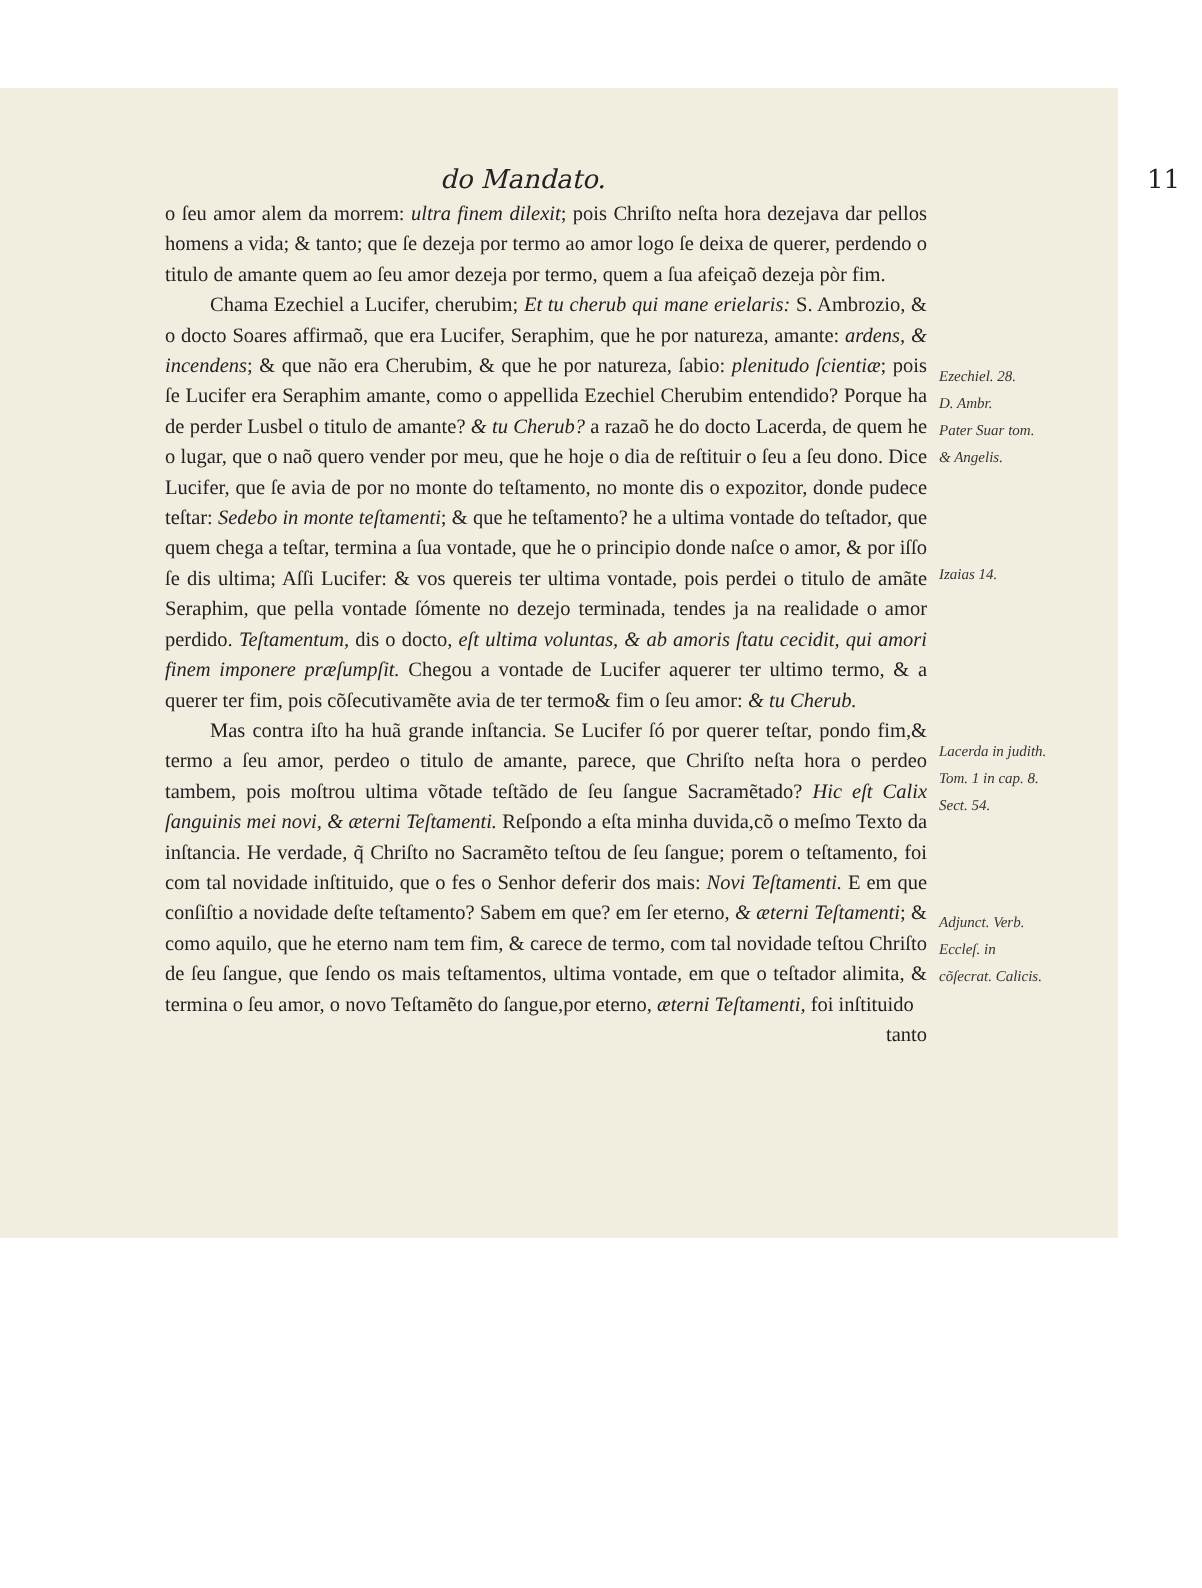do Mandato. 11
o ſeu amor alem da morrem: ultra finem dilexit; pois Chriſto neſta hora dezejava dar pellos homens a vida; & tanto; que ſe dezeja por termo ao amor logo ſe deixa de querer, perdendo o titulo de amante quem ao ſeu amor dezeja por termo, quem a ſua afeiçaõ dezeja pòr fim.
Chama Ezechiel a Lucifer, cherubim; Et tu cherub qui mane erielaris: S. Ambrozio, & o docto Soares affirmaõ, que era Lucifer, Seraphim, que he por natureza, amante: ardens, & incendens; & que não era Cherubim, & que he por natureza, ſabio: plenitudo ſcientiæ; pois ſe Lucifer era Seraphim amante, como o appellida Ezechiel Cherubim entendido? Porque ha de perder Lusbel o titulo de amante? & tu Cherub? a razaõ he do docto Lacerda, de quem he o lugar, que o naõ quero vender por meu, que he hoje o dia de reſtituir o ſeu a ſeu dono. Dice Lucifer, que ſe avia de por no monte do teſtamento, no monte dis o expozitor, donde pudece teſtar: Sedebo in monte teſtamenti; & que he teſtamento? he a ultima vontade do teſtador, que quem chega a teſtar, termina a ſua vontade, que he o principio donde naſce o amor, & por iſſo ſe dis ultima; Aſſi Lucifer: & vos quereis ter ultima vontade, pois perdei o titulo de amãte Seraphim, que pella vontade ſómente no dezejo terminada, tendes ja na realidade o amor perdido. Teſtamentum, dis o docto, eſt ultima voluntas, & ab amoris ſtatu cecidit, qui amori finem imponere præſumpſit. Chegou a vontade de Lucifer aquerer ter ultimo termo, & a querer ter fim, pois cõſecutivamẽte avia de ter termo& fim o ſeu amor: & tu Cherub.
Mas contra iſto ha huã grande inſtancia. Se Lucifer ſó por querer teſtar, pondo fim,& termo a ſeu amor, perdeo o titulo de amante, parece, que Chriſto neſta hora o perdeo tambem, pois moſtrou ultima võtade teſtãdo de ſeu ſangue Sacramẽtado? Hic eſt Calix ſanguinis mei novi, & æterni Teſtamenti. Reſpondo a eſta minha duvida,cõ o meſmo Texto da inſtancia. He verdade, q̃ Chriſto no Sacramẽto teſtou de ſeu ſangue; porem o teſtamento, foi com tal novidade inſtituido, que o fes o Senhor deferir dos mais: Novi Teſtamenti. E em que conſiſtio a novidade deſte teſtamento? Sabem em que? em ſer eterno, & æterni Teſtamenti; & como aquilo, que he eterno nam tem fim, & carece de termo, com tal novidade teſtou Chriſto de ſeu ſangue, que ſendo os mais teſtamentos, ultima vontade, em que o teſtador alimita, & termina o ſeu amor, o novo Teſtamẽto do ſangue,por eterno, æterni Teſtamenti, foi inſtituido
tanto
Ezechiel. 28.
D. Ambr.
Pater Suar tom. & Angelis.
Izaias 14.
Lacerda in judith. Tom. 1 in cap. 8. Sect. 54.
Adjunct. Verb. Ecclеſ. in cõſecrat. Calicis.